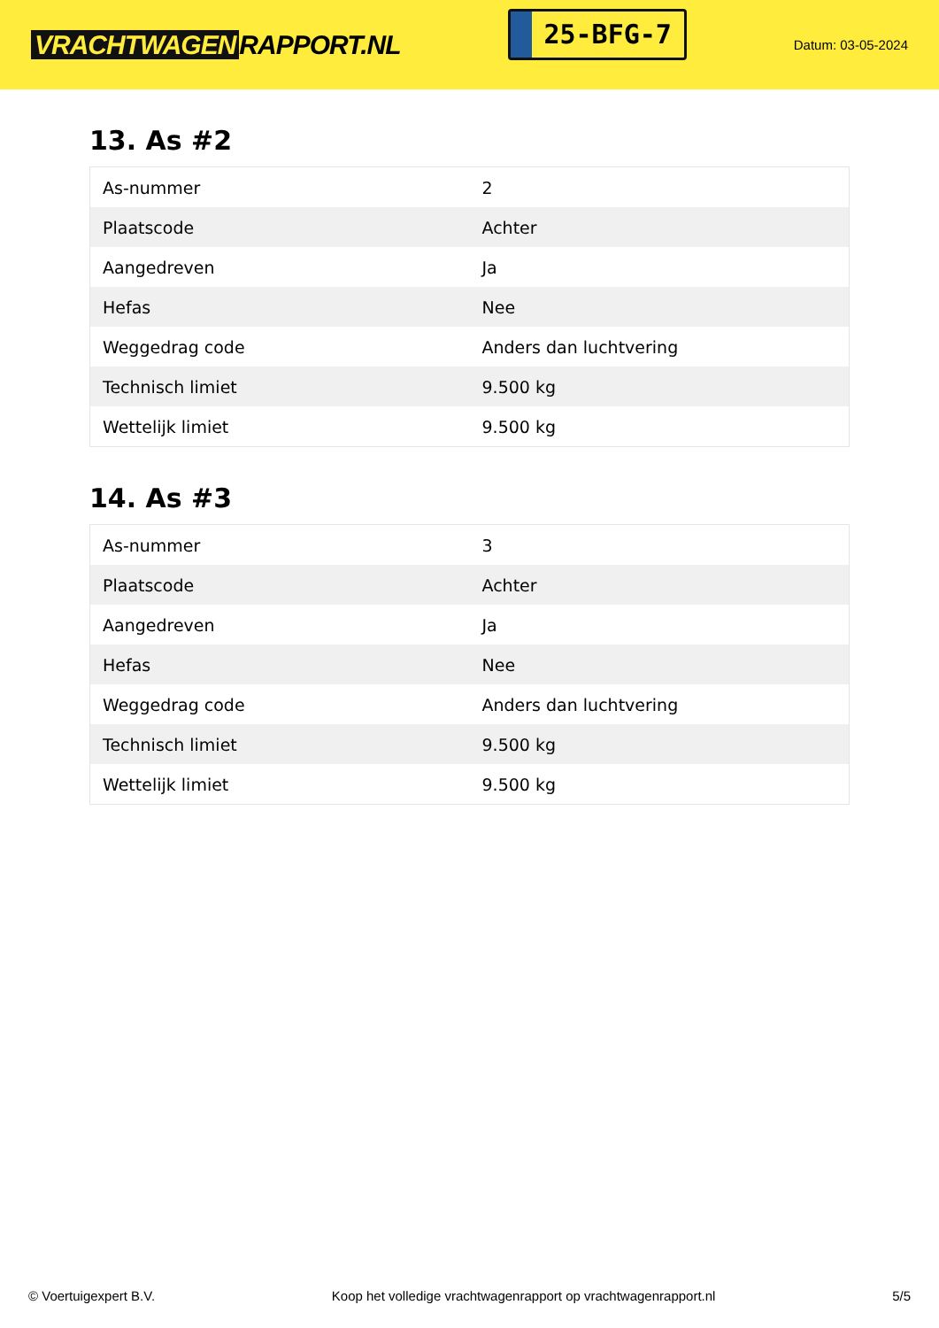VRACHTWAGEN RAPPORT.NL
25-BFG-7
Datum: 03-05-2024
13. As #2
| As-nummer | 2 |
| Plaatscode | Achter |
| Aangedreven | Ja |
| Hefas | Nee |
| Weggedrag code | Anders dan luchtvering |
| Technisch limiet | 9.500 kg |
| Wettelijk limiet | 9.500 kg |
14. As #3
| As-nummer | 3 |
| Plaatscode | Achter |
| Aangedreven | Ja |
| Hefas | Nee |
| Weggedrag code | Anders dan luchtvering |
| Technisch limiet | 9.500 kg |
| Wettelijk limiet | 9.500 kg |
© Voertuigexpert B.V. Koop het volledige vrachtwagenrapport op vrachtwagenrapport.nl 5/5